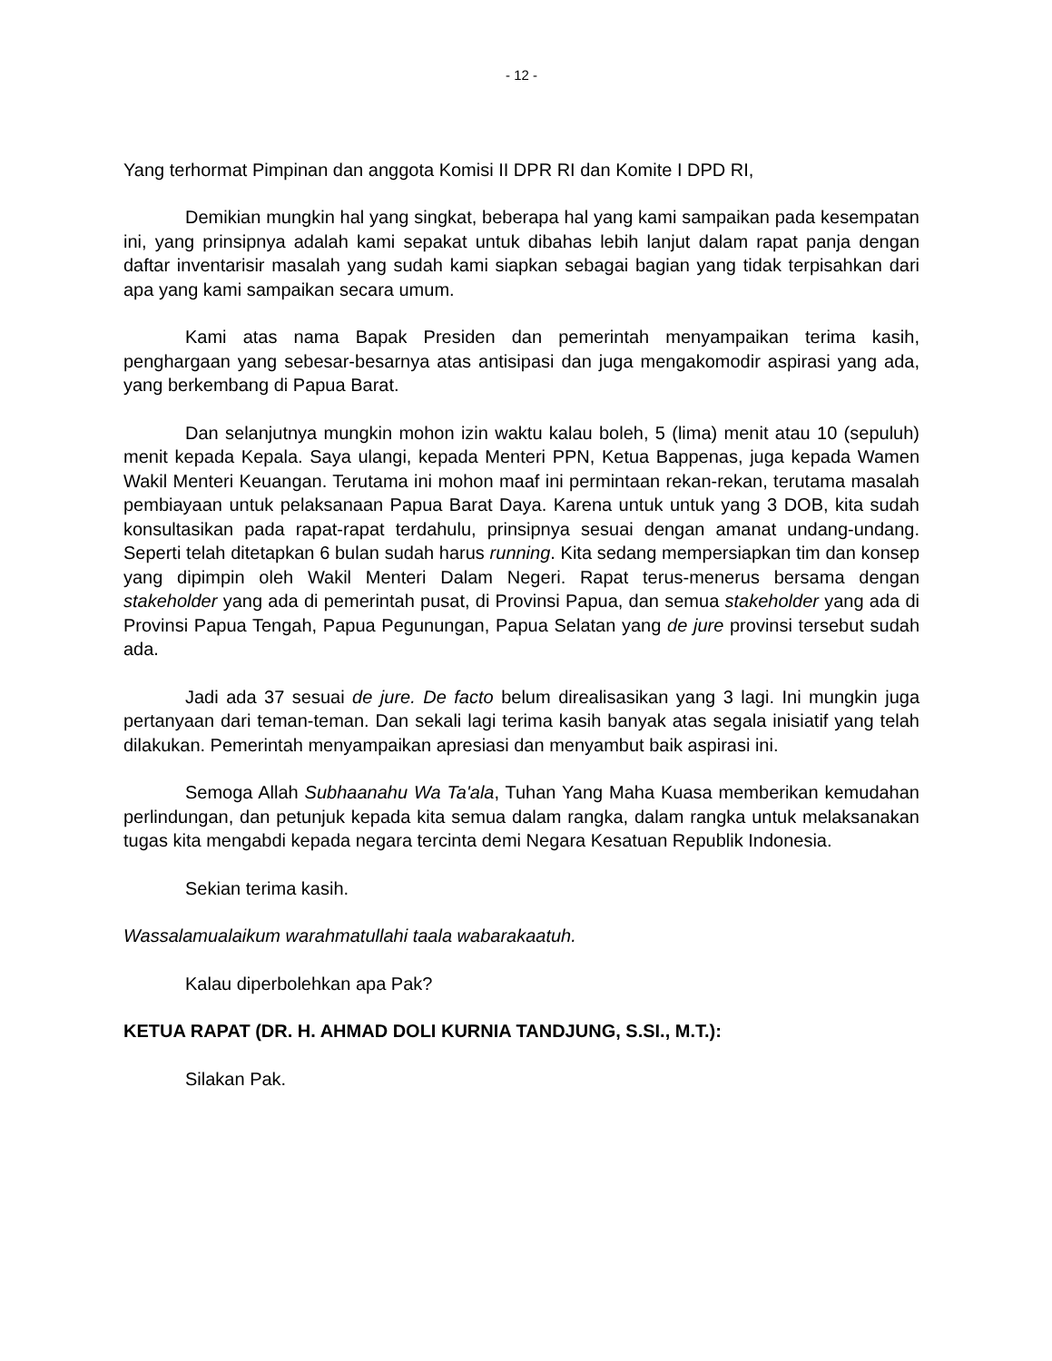- 12 -
Yang terhormat Pimpinan dan anggota Komisi II DPR RI dan Komite I DPD RI,
Demikian mungkin hal yang singkat, beberapa hal yang kami sampaikan pada kesempatan ini, yang prinsipnya adalah kami sepakat untuk dibahas lebih lanjut dalam rapat panja dengan daftar inventarisir masalah yang sudah kami siapkan sebagai bagian yang tidak terpisahkan dari apa yang kami sampaikan secara umum.
Kami atas nama Bapak Presiden dan pemerintah menyampaikan terima kasih, penghargaan yang sebesar-besarnya atas antisipasi dan juga mengakomodir aspirasi yang ada, yang berkembang di Papua Barat.
Dan selanjutnya mungkin mohon izin waktu kalau boleh, 5 (lima) menit atau 10 (sepuluh) menit kepada Kepala. Saya ulangi, kepada Menteri PPN, Ketua Bappenas, juga kepada Wamen Wakil Menteri Keuangan. Terutama ini mohon maaf ini permintaan rekan-rekan, terutama masalah pembiayaan untuk pelaksanaan Papua Barat Daya. Karena untuk untuk yang 3 DOB, kita sudah konsultasikan pada rapat-rapat terdahulu, prinsipnya sesuai dengan amanat undang-undang. Seperti telah ditetapkan 6 bulan sudah harus running. Kita sedang mempersiapkan tim dan konsep yang dipimpin oleh Wakil Menteri Dalam Negeri. Rapat terus-menerus bersama dengan stakeholder yang ada di pemerintah pusat, di Provinsi Papua, dan semua stakeholder yang ada di Provinsi Papua Tengah, Papua Pegunungan, Papua Selatan yang de jure provinsi tersebut sudah ada.
Jadi ada 37 sesuai de jure. De facto belum direalisasikan yang 3 lagi. Ini mungkin juga pertanyaan dari teman-teman. Dan sekali lagi terima kasih banyak atas segala inisiatif yang telah dilakukan. Pemerintah menyampaikan apresiasi dan menyambut baik aspirasi ini.
Semoga Allah Subhaanahu Wa Ta'ala, Tuhan Yang Maha Kuasa memberikan kemudahan perlindungan, dan petunjuk kepada kita semua dalam rangka, dalam rangka untuk melaksanakan tugas kita mengabdi kepada negara tercinta demi Negara Kesatuan Republik Indonesia.
Sekian terima kasih.
Wassalamualaikum warahmatullahi taala wabarakaatuh.
Kalau diperbolehkan apa Pak?
KETUA RAPAT (DR. H. AHMAD DOLI KURNIA TANDJUNG, S.SI., M.T.):
Silakan Pak.